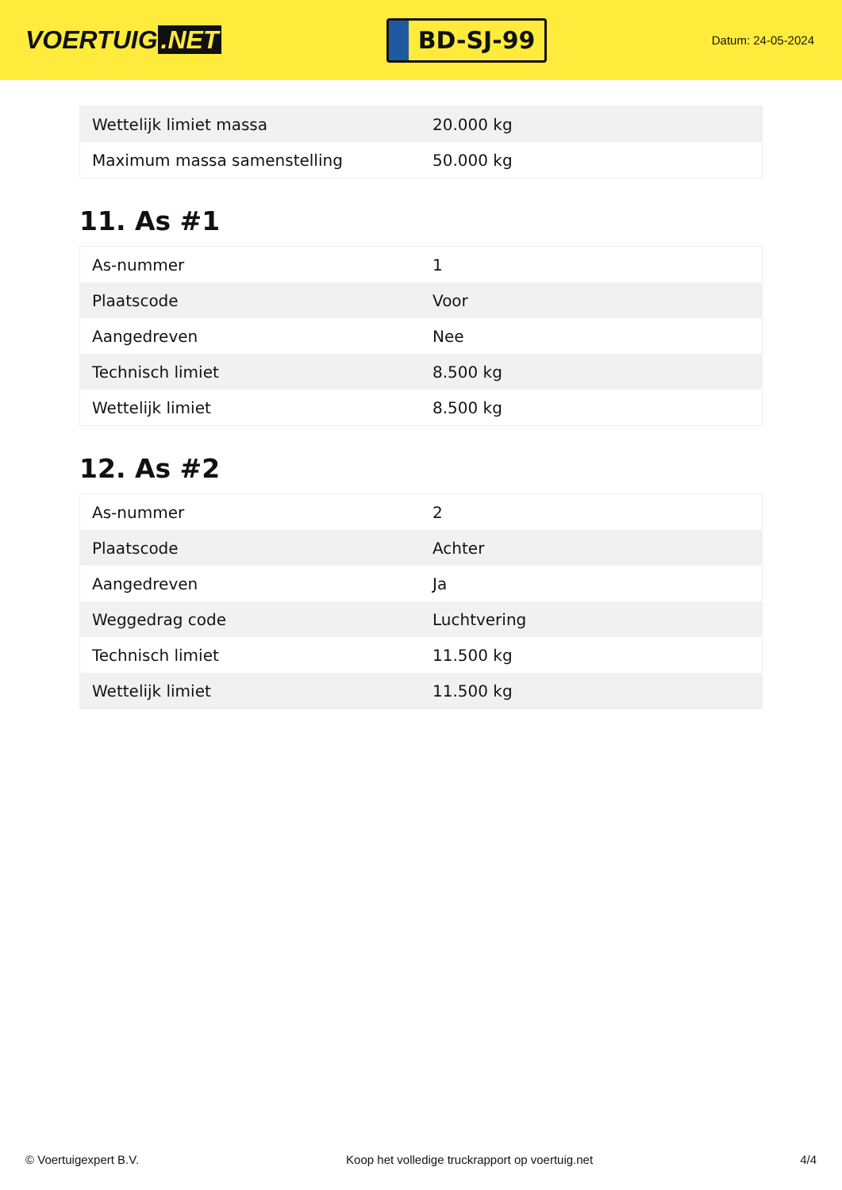VOERTUIG.NET
BD-SJ-99
Datum: 24-05-2024
| Wettelijk limiet massa | 20.000 kg |
| Maximum massa samenstelling | 50.000 kg |
11. As #1
| As-nummer | 1 |
| Plaatscode | Voor |
| Aangedreven | Nee |
| Technisch limiet | 8.500 kg |
| Wettelijk limiet | 8.500 kg |
12. As #2
| As-nummer | 2 |
| Plaatscode | Achter |
| Aangedreven | Ja |
| Weggedrag code | Luchtvering |
| Technisch limiet | 11.500 kg |
| Wettelijk limiet | 11.500 kg |
© Voertuigexpert B.V. Koop het volledige truckrapport op voertuig.net 4/4